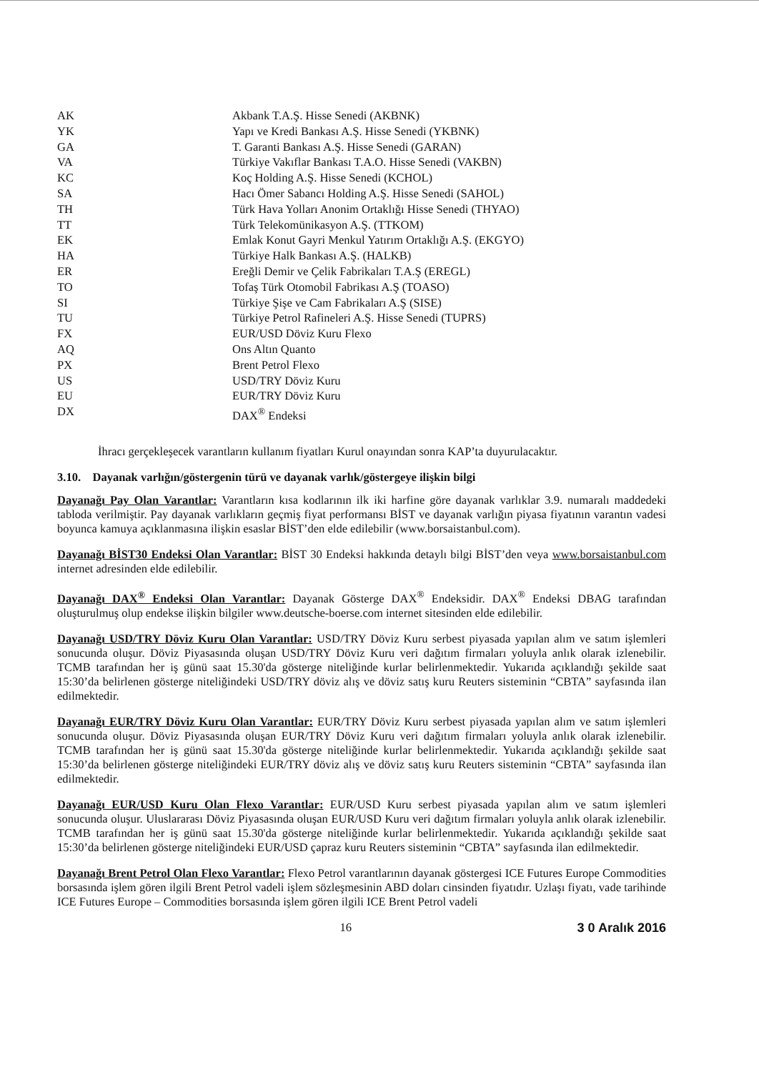| AK | Akbank T.A.Ş. Hisse Senedi (AKBNK) |
| YK | Yapı ve Kredi Bankası A.Ş. Hisse Senedi (YKBNK) |
| GA | T. Garanti Bankası A.Ş. Hisse Senedi (GARAN) |
| VA | Türkiye Vakıflar Bankası T.A.O. Hisse Senedi (VAKBN) |
| KC | Koç Holding A.Ş. Hisse Senedi (KCHOL) |
| SA | Hacı Ömer Sabancı Holding A.Ş. Hisse Senedi (SAHOL) |
| TH | Türk Hava Yolları Anonim Ortaklığı Hisse Senedi (THYAO) |
| TT | Türk Telekomünikasyon A.Ş. (TTKOM) |
| EK | Emlak Konut Gayri Menkul Yatırım Ortaklığı A.Ş. (EKGYO) |
| HA | Türkiye Halk Bankası A.Ş. (HALKB) |
| ER | Ereğli Demir ve Çelik Fabrikaları T.A.Ş (EREGL) |
| TO | Tofaş Türk Otomobil Fabrikası A.Ş (TOASO) |
| SI | Türkiye Şişe ve Cam Fabrikaları A.Ş (SISE) |
| TU | Türkiye Petrol Rafineleri A.Ş. Hisse Senedi (TUPRS) |
| FX | EUR/USD Döviz Kuru Flexo |
| AQ | Ons Altın Quanto |
| PX | Brent Petrol Flexo |
| US | USD/TRY Döviz Kuru |
| EU | EUR/TRY Döviz Kuru |
| DX | DAX<sup>®</sup> Endeksi |
İhracı gerçekleşecek varantların kullanım fiyatları Kurul onayından sonra KAP’ta duyurulacaktır.
3.10. Dayanak varlığın/göstergenin türü ve dayanak varlık/göstergeye ilişkin bilgi
Dayanağı Pay Olan Varantlar: Varantların kısa kodlarının ilk iki harfine göre dayanak varlıklar 3.9. numaralı maddedeki tabloda verilmiştir. Pay dayanak varlıkların geçmiş fiyat performansı BİST ve dayanak varlığın piyasa fiyatının varantın vadesi boyunca kamuya açıklanmasına ilişkin esaslar BİST’den elde edilebilir (www.borsaistanbul.com).
Dayanağı BİST30 Endeksi Olan Varantlar: BİST 30 Endeksi hakkında detaylı bilgi BİST’den veya www.borsaistanbul.com internet adresinden elde edilebilir.
Dayanağı DAX<sup>®</sup> Endeksi Olan Varantlar: Dayanak Gösterge DAX<sup>®</sup> Endeksidir. DAX<sup>®</sup> Endeksi DBAG tarafından oluşturulmuş olup endekse ilişkin bilgiler www.deutsche-boerse.com internet sitesinden elde edilebilir.
Dayanağı USD/TRY Döviz Kuru Olan Varantlar: USD/TRY Döviz Kuru serbest piyasada yapılan alım ve satım işlemleri sonucunda oluşur. Döviz Piyasasında oluşan USD/TRY Döviz Kuru veri dağıtım firmaları yoluyla anlık olarak izlenebilir. TCMB tarafından her iş günü saat 15.30'da gösterge niteliğinde kurlar belirlenmektedir. Yukarıda açıklandığı şekilde saat 15:30’da belirlenen gösterge niteliğindeki USD/TRY döviz alış ve döviz satış kuru Reuters sisteminin “CBTA” sayfasında ilan edilmektedir.
Dayanağı EUR/TRY Döviz Kuru Olan Varantlar: EUR/TRY Döviz Kuru serbest piyasada yapılan alım ve satım işlemleri sonucunda oluşur. Döviz Piyasasında oluşan EUR/TRY Döviz Kuru veri dağıtım firmaları yoluyla anlık olarak izlenebilir. TCMB tarafından her iş günü saat 15.30'da gösterge niteliğinde kurlar belirlenmektedir. Yukarıda açıklandığı şekilde saat 15:30’da belirlenen gösterge niteliğindeki EUR/TRY döviz alış ve döviz satış kuru Reuters sisteminin “CBTA” sayfasında ilan edilmektedir.
Dayanağı EUR/USD Kuru Olan Flexo Varantlar: EUR/USD Kuru serbest piyasada yapılan alım ve satım işlemleri sonucunda oluşur. Uluslararası Döviz Piyasasında oluşan EUR/USD Kuru veri dağıtım firmaları yoluyla anlık olarak izlenebilir. TCMB tarafından her iş günü saat 15.30'da gösterge niteliğinde kurlar belirlenmektedir. Yukarıda açıklandığı şekilde saat 15:30’da belirlenen gösterge niteliğindeki EUR/USD çapraz kuru Reuters sisteminin “CBTA” sayfasında ilan edilmektedir.
Dayanağı Brent Petrol Olan Flexo Varantlar: Flexo Petrol varantlarının dayanak göstergesi ICE Futures Europe Commodities borsasında işlem gören ilgili Brent Petrol vadeli işlem sözleşmesinin ABD doları cinsinden fiyatıdır. Uzlaşı fiyatı, vade tarihinde ICE Futures Europe – Commodities borsasında işlem gören ilgili ICE Brent Petrol vadeli
16 3 0 Aralık 2016